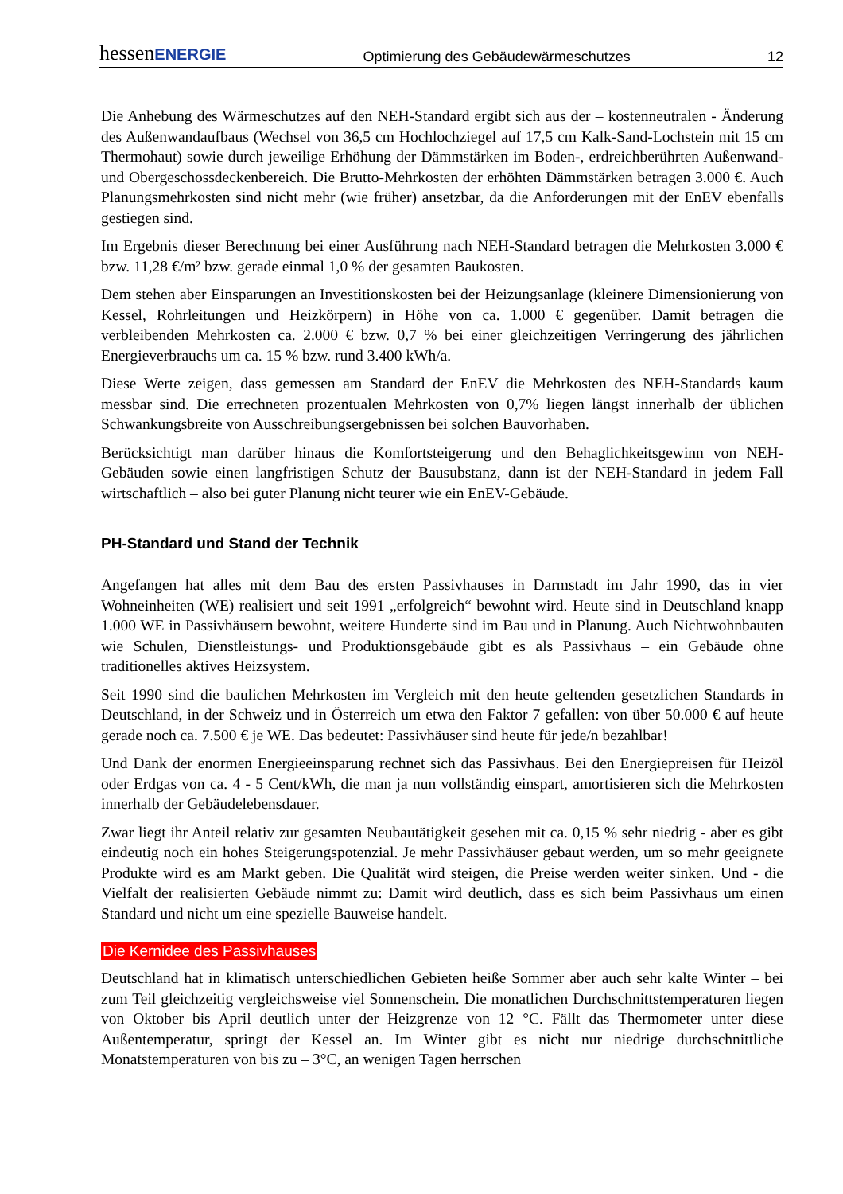hessenENERGIE Optimierung des Gebäudewärmeschutzes 12
Die Anhebung des Wärmeschutzes auf den NEH-Standard ergibt sich aus der – kostenneutralen - Änderung des Außenwandaufbaus (Wechsel von 36,5 cm Hochlochziegel auf 17,5 cm Kalk-Sand-Lochstein mit 15 cm Thermohaut) sowie durch jeweilige Erhöhung der Dämmstärken im Boden-, erdreichberührten Außenwand- und Obergeschossdeckenbereich. Die Brutto-Mehrkosten der erhöhten Dämmstärken betragen 3.000 €. Auch Planungsmehrkosten sind nicht mehr (wie früher) ansetzbar, da die Anforderungen mit der EnEV ebenfalls gestiegen sind.
Im Ergebnis dieser Berechnung bei einer Ausführung nach NEH-Standard betragen die Mehrkosten 3.000 € bzw. 11,28 €/m² bzw. gerade einmal 1,0 % der gesamten Baukosten.
Dem stehen aber Einsparungen an Investitionskosten bei der Heizungsanlage (kleinere Dimensionierung von Kessel, Rohrleitungen und Heizkörpern) in Höhe von ca. 1.000 € gegenüber. Damit betragen die verbleibenden Mehrkosten ca. 2.000 € bzw. 0,7 % bei einer gleichzeitigen Verringerung des jährlichen Energieverbrauchs um ca. 15 % bzw. rund 3.400 kWh/a.
Diese Werte zeigen, dass gemessen am Standard der EnEV die Mehrkosten des NEH-Standards kaum messbar sind. Die errechneten prozentualen Mehrkosten von 0,7% liegen längst innerhalb der üblichen Schwankungsbreite von Ausschreibungsergebnissen bei solchen Bauvorhaben.
Berücksichtigt man darüber hinaus die Komfortsteigerung und den Behaglichkeitsgewinn von NEH-Gebäuden sowie einen langfristigen Schutz der Bausubstanz, dann ist der NEH-Standard in jedem Fall wirtschaftlich – also bei guter Planung nicht teurer wie ein EnEV-Gebäude.
PH-Standard und Stand der Technik
Angefangen hat alles mit dem Bau des ersten Passivhauses in Darmstadt im Jahr 1990, das in vier Wohneinheiten (WE) realisiert und seit 1991 „erfolgreich“ bewohnt wird. Heute sind in Deutschland knapp 1.000 WE in Passivhäusern bewohnt, weitere Hunderte sind im Bau und in Planung. Auch Nichtwohnbauten wie Schulen, Dienstleistungs- und Produktionsgebäude gibt es als Passivhaus – ein Gebäude ohne traditionelles aktives Heizsystem.
Seit 1990 sind die baulichen Mehrkosten im Vergleich mit den heute geltenden gesetzlichen Standards in Deutschland, in der Schweiz und in Österreich um etwa den Faktor 7 gefallen: von über 50.000 € auf heute gerade noch ca. 7.500 € je WE. Das bedeutet: Passivhäuser sind heute für jede/n bezahlbar!
Und Dank der enormen Energieeinsparung rechnet sich das Passivhaus. Bei den Energiepreisen für Heizöl oder Erdgas von ca. 4 - 5 Cent/kWh, die man ja nun vollständig einspart, amortisieren sich die Mehrkosten innerhalb der Gebäudelebensdauer.
Zwar liegt ihr Anteil relativ zur gesamten Neubautätigkeit gesehen mit ca. 0,15 % sehr niedrig - aber es gibt eindeutig noch ein hohes Steigerungspotenzial. Je mehr Passivhäuser gebaut werden, um so mehr geeignete Produkte wird es am Markt geben. Die Qualität wird steigen, die Preise werden weiter sinken. Und - die Vielfalt der realisierten Gebäude nimmt zu: Damit wird deutlich, dass es sich beim Passivhaus um einen Standard und nicht um eine spezielle Bauweise handelt.
Die Kernidee des Passivhauses
Deutschland hat in klimatisch unterschiedlichen Gebieten heiße Sommer aber auch sehr kalte Winter – bei zum Teil gleichzeitig vergleichsweise viel Sonnenschein. Die monatlichen Durchschnittstemperaturen liegen von Oktober bis April deutlich unter der Heizgrenze von 12 °C. Fällt das Thermometer unter diese Außentemperatur, springt der Kessel an. Im Winter gibt es nicht nur niedrige durchschnittliche Monatstemperaturen von bis zu – 3°C, an wenigen Tagen herrschen